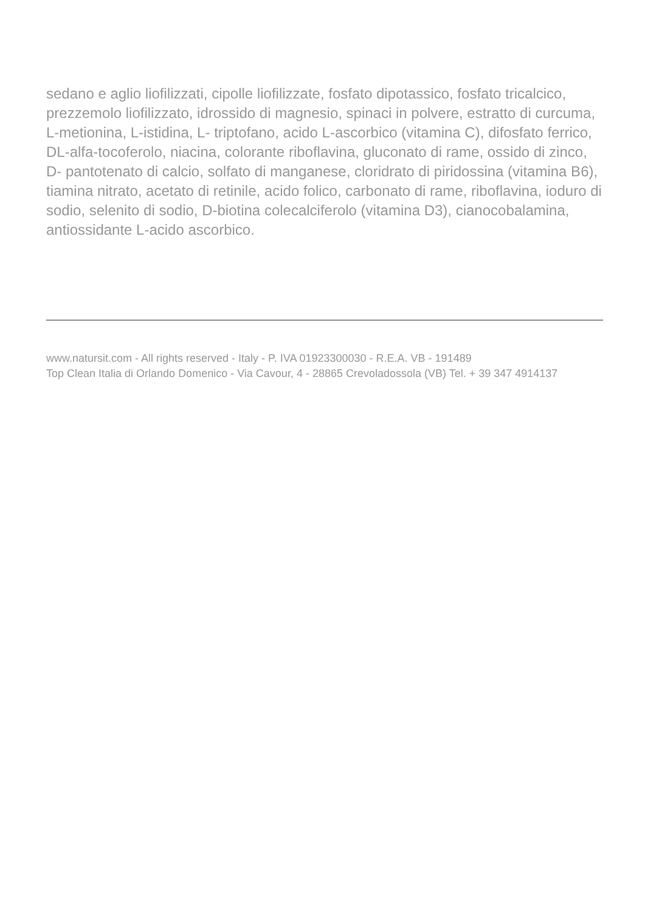sedano e aglio liofilizzati, cipolle liofilizzate, fosfato dipotassico, fosfato tricalcico, prezzemolo liofilizzato, idrossido di magnesio, spinaci in polvere, estratto di curcuma, L-metionina, L-istidina, L- triptofano, acido L-ascorbico (vitamina C), difosfato ferrico, DL-alfa-tocoferolo, niacina, colorante riboflavina, gluconato di rame, ossido di zinco, D- pantotenato di calcio, solfato di manganese, cloridrato di piridossina (vitamina B6), tiamina nitrato, acetato di retinile, acido folico, carbonato di rame, riboflavina, ioduro di sodio, selenito di sodio, D-biotina colecalciferolo (vitamina D3), cianocobalamina, antiossidante L-acido ascorbico.
www.natursit.com - All rights reserved - Italy - P. IVA 01923300030 - R.E.A. VB - 191489
Top Clean Italia di Orlando Domenico - Via Cavour, 4 - 28865 Crevoladossola (VB) Tel. + 39 347 4914137